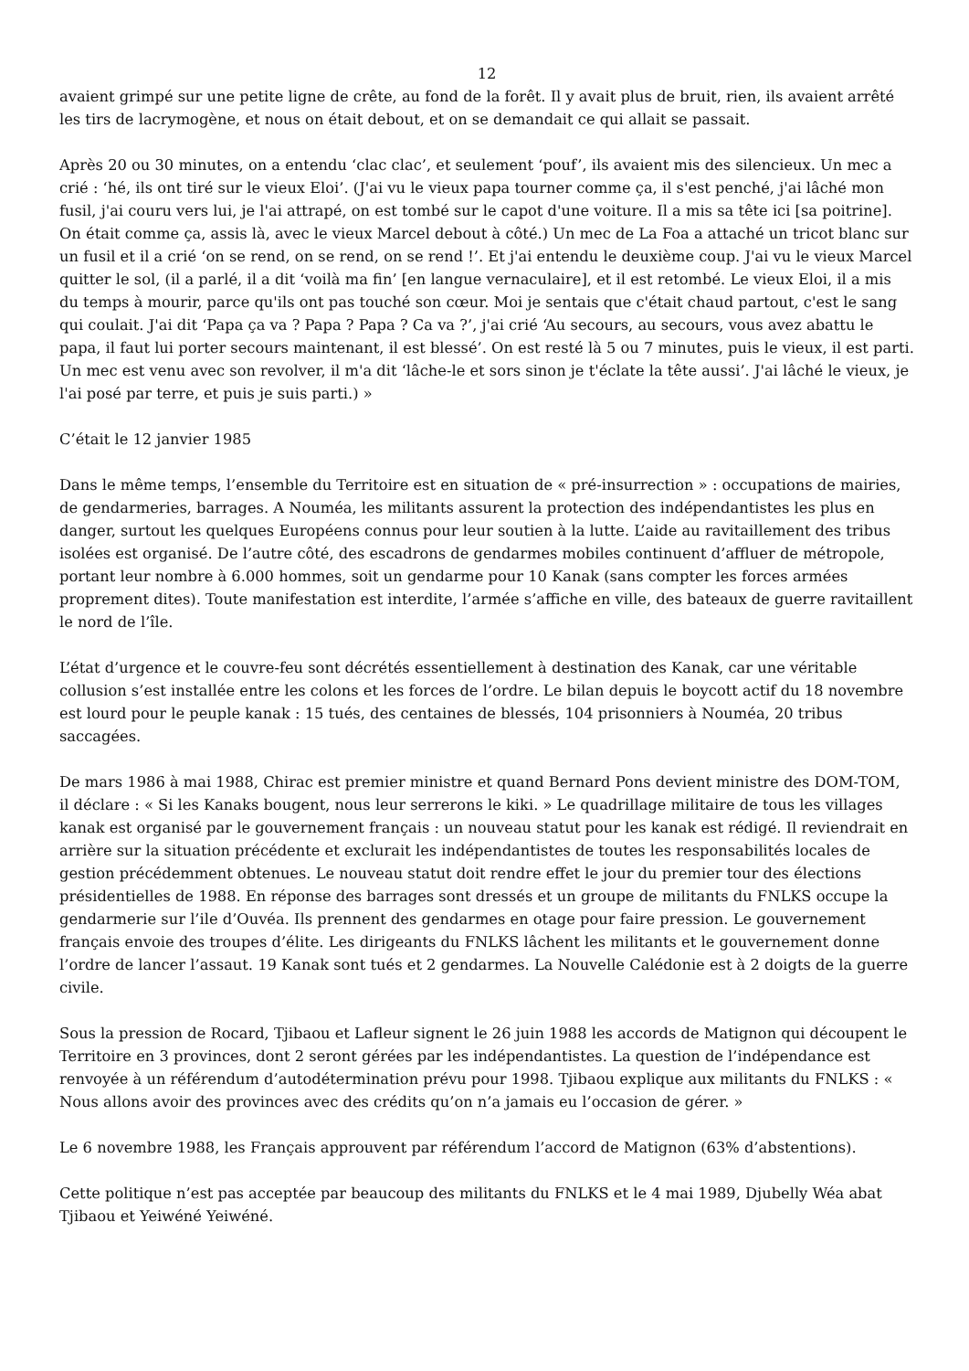12
avaient grimpé sur une petite ligne de crête, au fond de la forêt. Il y avait plus de bruit, rien, ils avaient arrêté les tirs de lacrymogène, et nous on était debout, et on se demandait ce qui allait se passait.
Après 20 ou 30 minutes, on a entendu ‘clac clac’, et seulement ‘pouf’, ils avaient mis des silencieux. Un mec a crié : ‘hé, ils ont tiré sur le vieux Eloi’. (J'ai vu le vieux papa tourner comme ça, il s'est penché, j'ai lâché mon fusil, j'ai couru vers lui, je l'ai attrapé, on est tombé sur le capot d'une voiture. Il a mis sa tête ici [sa poitrine]. On était comme ça, assis là, avec le vieux Marcel debout à côté.) Un mec de La Foa a attaché un tricot blanc sur un fusil et il a crié ‘on se rend, on se rend, on se rend !’. Et j'ai entendu le deuxième coup. J'ai vu le vieux Marcel quitter le sol, (il a parlé, il a dit ‘voilà ma fin’ [en langue vernaculaire], et il est retombé. Le vieux Eloi, il a mis du temps à mourir, parce qu'ils ont pas touché son cœur. Moi je sentais que c'était chaud partout, c'est le sang qui coulait. J'ai dit ‘Papa ça va ? Papa ? Papa ? Ca va ?’, j'ai crié ‘Au secours, au secours, vous avez abattu le papa, il faut lui porter secours maintenant, il est blessé’. On est resté là 5 ou 7 minutes, puis le vieux, il est parti. Un mec est venu avec son revolver, il m'a dit ‘lâche-le et sors sinon je t'éclate la tête aussi’. J'ai lâché le vieux, je l'ai posé par terre, et puis je suis parti.) »
C’était le 12 janvier 1985
Dans le même temps, l’ensemble du Territoire est en situation de « pré-insurrection » : occupations de mairies, de gendarmeries, barrages. A Nouméa, les militants assurent la protection des indépendantistes les plus en danger, surtout les quelques Européens connus pour leur soutien à la lutte. L’aide au ravitaillement des tribus isolées est organisé. De l’autre côté, des escadrons de gendarmes mobiles continuent d’affluer de métropole, portant leur nombre à 6.000 hommes, soit un gendarme pour 10 Kanak (sans compter les forces armées proprement dites). Toute manifestation est interdite, l’armée s’affiche en ville, des bateaux de guerre ravitaillent le nord de l’île.
L’état d’urgence et le couvre-feu sont décrétés essentiellement à destination des Kanak, car une véritable collusion s’est installée entre les colons et les forces de l’ordre. Le bilan depuis le boycott actif du 18 novembre est lourd pour le peuple kanak : 15 tués, des centaines de blessés, 104 prisonniers à Nouméa, 20 tribus saccagées.
De mars 1986 à mai 1988, Chirac est premier ministre et quand Bernard Pons devient ministre des DOM-TOM, il déclare : « Si les Kanaks bougent, nous leur serrerons le kiki. » Le quadrillage militaire de tous les villages kanak est organisé par le gouvernement français : un nouveau statut pour les kanak est rédigé. Il reviendrait en arrière sur la situation précédente et exclurait les indépendantistes de toutes les responsabilités locales de gestion précédemment obtenues. Le nouveau statut doit rendre effet le jour du premier tour des élections présidentielles de 1988. En réponse des barrages sont dressés et un groupe de militants du FNLKS occupe la gendarmerie sur l’ile d’Ouvéa. Ils prennent des gendarmes en otage pour faire pression. Le gouvernement français envoie des troupes d’élite. Les dirigeants du FNLKS lâchent les militants et le gouvernement donne l’ordre de lancer l’assaut. 19 Kanak sont tués et 2 gendarmes. La Nouvelle Calédonie est à 2 doigts de la guerre civile.
Sous la pression de Rocard, Tjibaou et Lafleur signent le 26 juin 1988 les accords de Matignon qui découpent le Territoire en 3 provinces, dont 2 seront gérées par les indépendantistes. La question de l’indépendance est renvoyée à un référendum d’autodétermination prévu pour 1998. Tjibaou explique aux militants du FNLKS : « Nous allons avoir des provinces avec des crédits qu’on n’a jamais eu l’occasion de gérer. »
Le 6 novembre 1988, les Français approuvent par référendum l’accord de Matignon (63% d’abstentions).
Cette politique n’est pas acceptée par beaucoup des militants du FNLKS et le 4 mai 1989, Djubelly Wéa abat Tjibaou et Yeiwéné Yeiwéné.